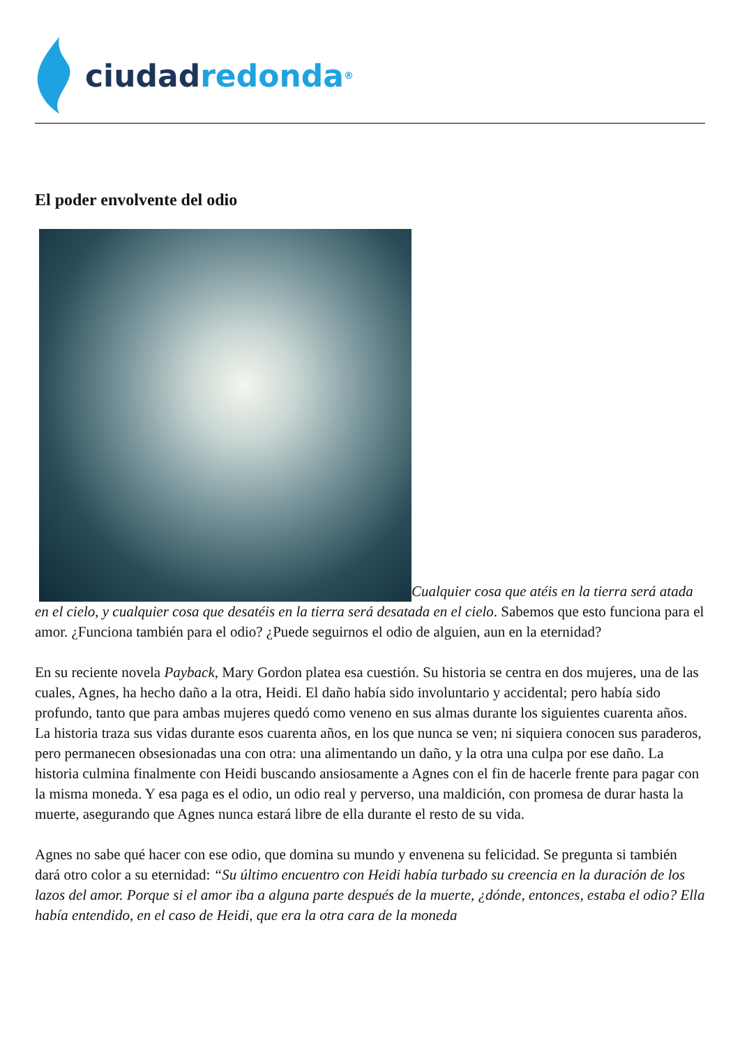ciudad redonda<sup>®</sup>
El poder envolvente del odio
Cualquier cosa que atéis en la tierra será atada en el cielo, y cualquier cosa que desatéis en la tierra será desatada en el cielo. Sabemos que esto funciona para el amor. ¿Funciona también para el odio? ¿Puede seguirnos el odio de alguien, aun en la eternidad?
En su reciente novela Payback, Mary Gordon platea esa cuestión. Su historia se centra en dos mujeres, una de las cuales, Agnes, ha hecho daño a la otra, Heidi. El daño había sido involuntario y accidental; pero había sido profundo, tanto que para ambas mujeres quedó como veneno en sus almas durante los siguientes cuarenta años. La historia traza sus vidas durante esos cuarenta años, en los que nunca se ven; ni siquiera conocen sus paraderos, pero permanecen obsesionadas una con otra: una alimentando un daño, y la otra una culpa por ese daño. La historia culmina finalmente con Heidi buscando ansiosamente a Agnes con el fin de hacerle frente para pagar con la misma moneda. Y esa paga es el odio, un odio real y perverso, una maldición, con promesa de durar hasta la muerte, asegurando que Agnes nunca estará libre de ella durante el resto de su vida.
Agnes no sabe qué hacer con ese odio, que domina su mundo y envenena su felicidad. Se pregunta si también dará otro color a su eternidad: “Su último encuentro con Heidi había turbado su creencia en la duración de los lazos del amor. Porque si el amor iba a alguna parte después de la muerte, ¿dónde, entonces, estaba el odio? Ella había entendido, en el caso de Heidi, que era la otra cara de la moneda